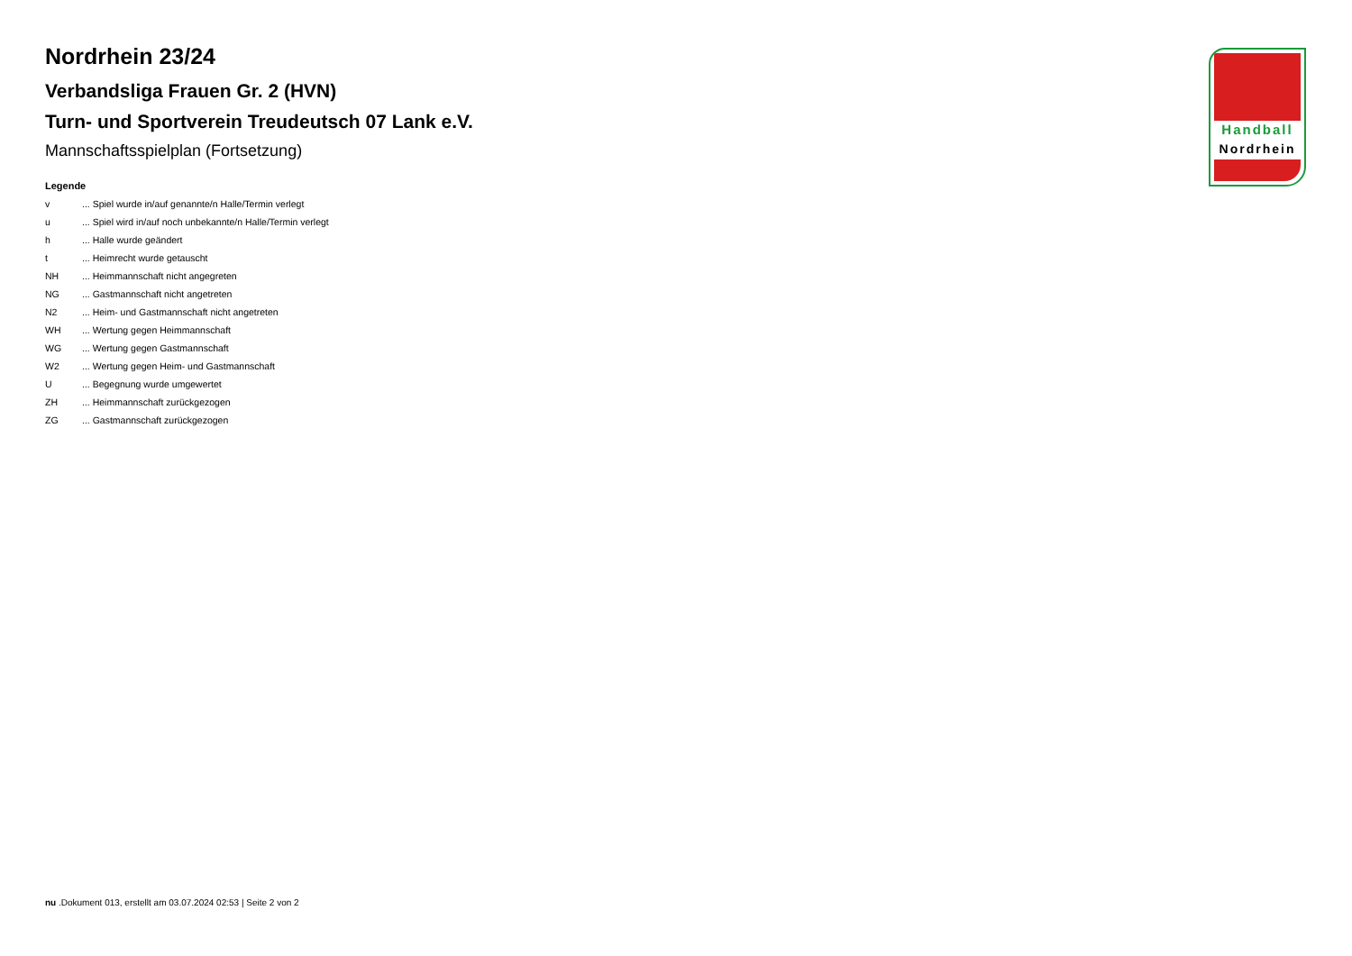Nordrhein 23/24
Verbandsliga Frauen Gr. 2 (HVN)
Turn- und Sportverein Treudeutsch 07 Lank e.V.
Mannschaftsspielplan (Fortsetzung)
Legende
v... Spiel wurde in/auf genannte/n Halle/Termin verlegt
u... Spiel wird in/auf noch unbekannte/n Halle/Termin verlegt
h... Halle wurde geändert
t... Heimrecht wurde getauscht
NH... Heimmannschaft nicht angegreten
NG... Gastmannschaft nicht angetreten
N2... Heim- und Gastmannschaft nicht angetreten
WH... Wertung gegen Heimmannschaft
WG... Wertung gegen Gastmannschaft
W2... Wertung gegen Heim- und Gastmannschaft
U... Begegnung wurde umgewertet
ZH... Heimmannschaft zurückgezogen
ZG... Gastmannschaft zurückgezogen
Handball
Nordrhein
nu .Dokument 013, erstellt am 03.07.2024 02:53 | Seite 2 von 2